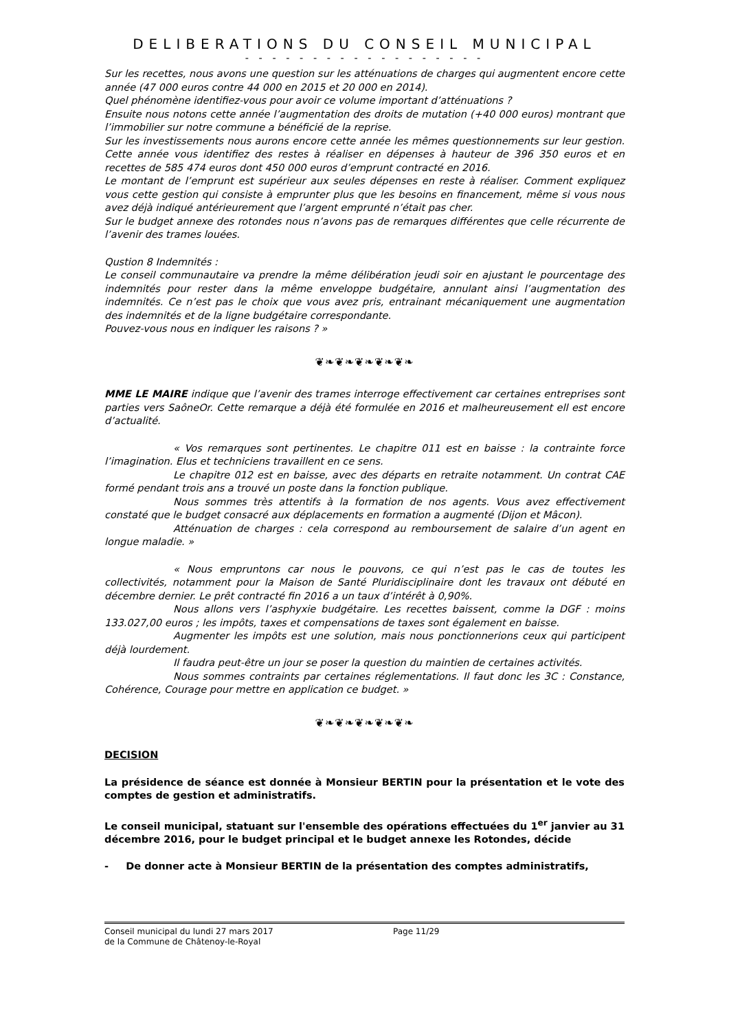DELIBERATIONS DU CONSEIL MUNICIPAL
- - - - - - - - - - - - - - - - - -
Sur les recettes, nous avons une question sur les atténuations de charges qui augmentent encore cette année (47 000 euros contre 44 000 en 2015 et 20 000 en 2014).
Quel phénomène identifiez-vous pour avoir ce volume important d’atténuations ?
Ensuite nous notons cette année l’augmentation des droits de mutation (+40 000 euros) montrant que l’immobilier sur notre commune a bénéficié de la reprise.
Sur les investissements nous aurons encore cette année les mêmes questionnements sur leur gestion. Cette année vous identifiez des restes à réaliser en dépenses à hauteur de 396 350 euros et en recettes de 585 474 euros dont 450 000 euros d’emprunt contracté en 2016.
Le montant de l’emprunt est supérieur aux seules dépenses en reste à réaliser. Comment expliquez vous cette gestion qui consiste à emprunter plus que les besoins en financement, même si vous nous avez déjà indiqué antérieurement que l’argent emprunté n’était pas cher.
Sur le budget annexe des rotondes nous n’avons pas de remarques différentes que celle récurrente de l’avenir des trames louées.
Qustion 8 Indemnités :
Le conseil communautaire va prendre la même délibération jeudi soir en ajustant le pourcentage des indemnités pour rester dans la même enveloppe budgétaire, annulant ainsi l’augmentation des indemnités. Ce n’est pas le choix que vous avez pris, entrainant mécaniquement une augmentation des indemnités et de la ligne budgétaire correspondante.
Pouvez-vous nous en indiquer les raisons ? »
❦❧❦❧❦❧❦❧❦❧
MME LE MAIRE indique que l’avenir des trames interroge effectivement car certaines entreprises sont parties vers SaôneOr. Cette remarque a déjà été formulée en 2016 et malheureusement ell est encore d’actualité.
« Vos remarques sont pertinentes. Le chapitre 011 est en baisse : la contrainte force l’imagination. Elus et techniciens travaillent en ce sens.
Le chapitre 012 est en baisse, avec des départs en retraite notamment. Un contrat CAE formé pendant trois ans a trouvé un poste dans la fonction publique.
Nous sommes très attentifs à la formation de nos agents. Vous avez effectivement constaté que le budget consacré aux déplacements en formation a augmenté (Dijon et Mâcon).
Atténuation de charges : cela correspond au remboursement de salaire d’un agent en longue maladie. »
« Nous empruntons car nous le pouvons, ce qui n’est pas le cas de toutes les collectivités, notamment pour la Maison de Santé Pluridisciplinaire dont les travaux ont débuté en décembre dernier. Le prêt contracté fin 2016 a un taux d’intérêt à 0,90%.
Nous allons vers l’asphyxie budgétaire. Les recettes baissent, comme la DGF : moins 133.027,00 euros ; les impôts, taxes et compensations de taxes sont également en baisse.
Augmenter les impôts est une solution, mais nous ponctionnerions ceux qui participent déjà lourdement.
Il faudra peut-être un jour se poser la question du maintien de certaines activités.
Nous sommes contraints par certaines réglementations. Il faut donc les 3C : Constance, Cohérence, Courage pour mettre en application ce budget. »
❦❧❦❧❦❧❦❧❦❧
DECISION
La présidence de séance est donnée à Monsieur BERTIN pour la présentation et le vote des comptes de gestion et administratifs.
Le conseil municipal, statuant sur l'ensemble des opérations effectuées du 1<sup>er</sup> janvier au 31 décembre 2016, pour le budget principal et le budget annexe les Rotondes, décide
- De donner acte à Monsieur BERTIN de la présentation des comptes administratifs,
Conseil municipal du lundi 27 mars 2017
de la Commune de Châtenoy-le-Royal
Page 11/29